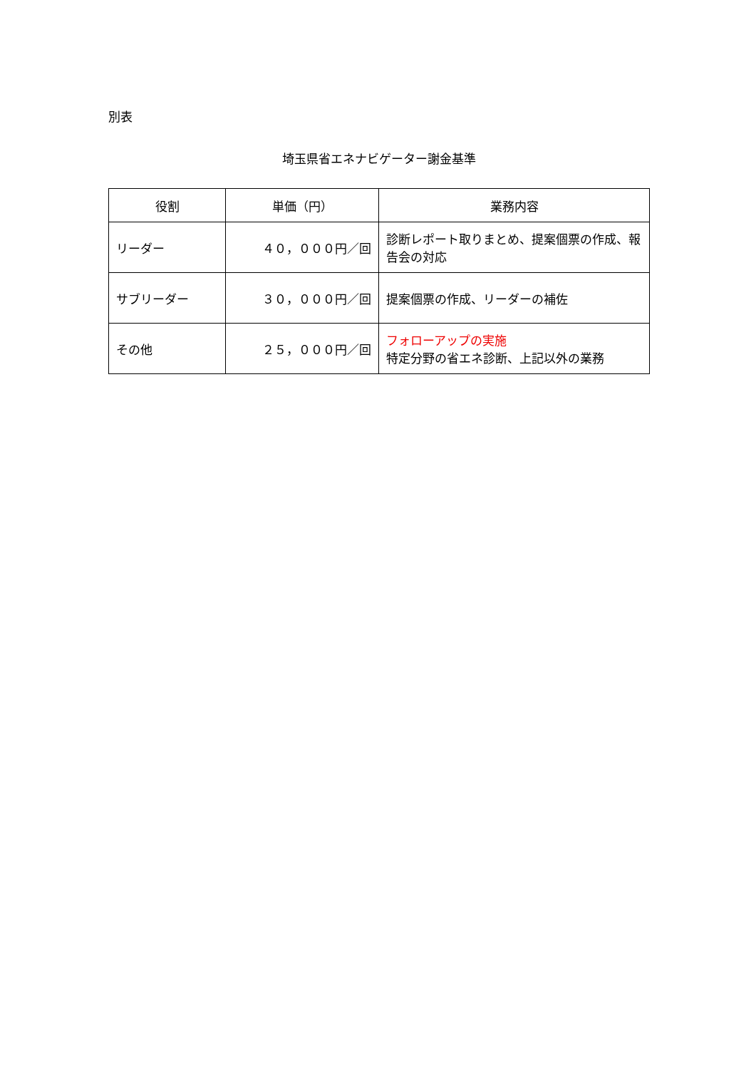別表
埼玉県省エネナビゲーター謝金基準
| 役割 | 単価（円） | 業務内容 |
| --- | --- | --- |
| リーダー | ４０，０００円／回 | 診断レポート取りまとめ、提案個票の作成、報告会の対応 |
| サブリーダー | ３０，０００円／回 | 提案個票の作成、リーダーの補佐 |
| その他 | ２５，０００円／回 | フォローアップの実施 特定分野の省エネ診断、上記以外の業務 |